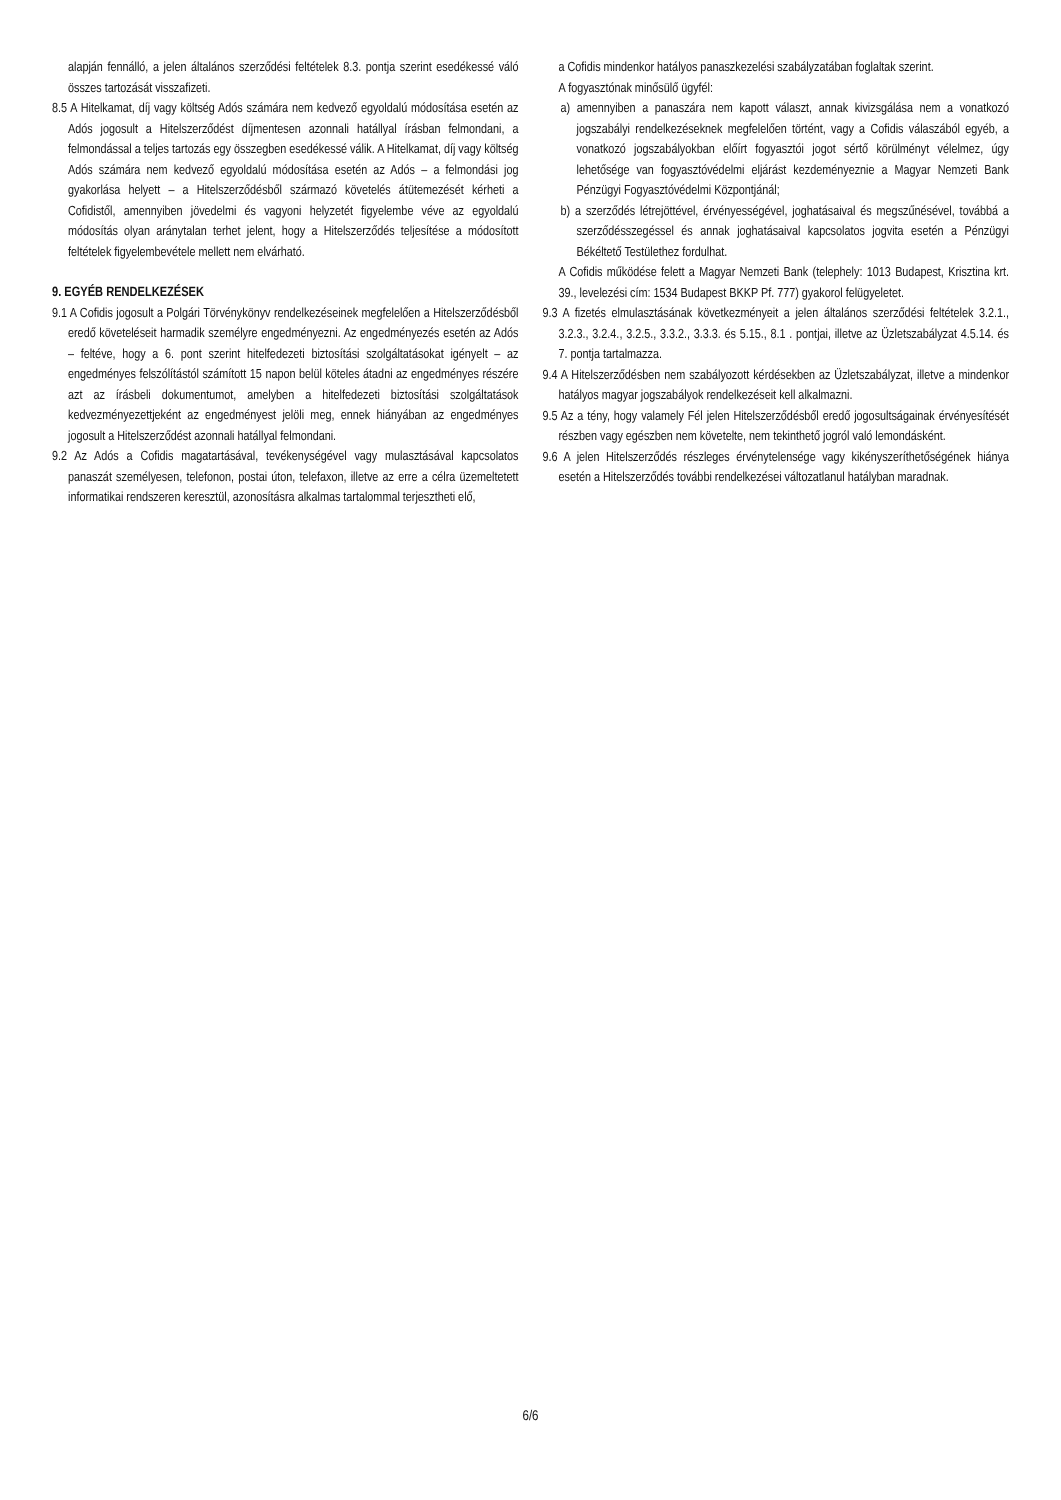alapján fennálló, a jelen általános szerződési feltételek 8.3. pontja szerint esedékessé váló összes tartozását visszafizeti.
8.5 A Hitelkamat, díj vagy költség Adós számára nem kedvező egyoldalú módosítása esetén az Adós jogosult a Hitelszerződést díjmentesen azonnali hatállyal írásban felmondani, a felmondással a teljes tartozás egy összegben esedékessé válik. A Hitelkamat, díj vagy költség Adós számára nem kedvező egyoldalú módosítása esetén az Adós – a felmondási jog gyakorlása helyett – a Hitelszerződésből származó követelés átütemezését kérheti a Cofidistől, amennyiben jövedelmi és vagyoni helyzetét figyelembe véve az egyoldalú módosítás olyan aránytalan terhet jelent, hogy a Hitelszerződés teljesítése a módosított feltételek figyelembevétele mellett nem elvárható.
9. EGYÉB RENDELKEZÉSEK
9.1 A Cofidis jogosult a Polgári Törvénykönyv rendelkezéseinek megfelelően a Hitelszerződésből eredő követeléseit harmadik személyre engedményezni. Az engedményezés esetén az Adós – feltéve, hogy a 6. pont szerint hitelfedezeti biztosítási szolgáltatásokat igényelt – az engedményes felszólítástól számított 15 napon belül köteles átadni az engedményes részére azt az írásbeli dokumentumot, amelyben a hitelfedezeti biztosítási szolgáltatások kedvezményezettjeként az engedményest jelöli meg, ennek hiányában az engedményes jogosult a Hitelszerződést azonnali hatállyal felmondani.
9.2 Az Adós a Cofidis magatartásával, tevékenységével vagy mulasztásával kapcsolatos panaszát személyesen, telefonon, postai úton, telefaxon, illetve az erre a célra üzemeltetett informatikai rendszeren keresztül, azonosításra alkalmas tartalommal terjesztheti elő,
a Cofidis mindenkor hatályos panaszkezelési szabályzatában foglaltak szerint.
A fogyasztónak minősülő ügyfél:
a) amennyiben a panaszára nem kapott választ, annak kivizsgálása nem a vonatkozó jogszabályi rendelkezéseknek megfelelően történt, vagy a Cofidis válaszából egyéb, a vonatkozó jogszabályokban előírt fogyasztói jogot sértő körülményt vélelmez, úgy lehetősége van fogyasztóvédelmi eljárást kezdeményeznie a Magyar Nemzeti Bank Pénzügyi Fogyasztóvédelmi Központjánál;
b) a szerződés létrejöttével, érvényességével, joghatásaival és megszűnésével, továbbá a szerződésszegéssel és annak joghatásaival kapcsolatos jogvita esetén a Pénzügyi Békéltető Testülethez fordulhat.
A Cofidis működése felett a Magyar Nemzeti Bank (telephely: 1013 Budapest, Krisztina krt. 39., levelezési cím: 1534 Budapest BKKP Pf. 777) gyakorol felügyeletet.
9.3 A fizetés elmulasztásának következményeit a jelen általános szerződési feltételek 3.2.1., 3.2.3., 3.2.4., 3.2.5., 3.3.2., 3.3.3. és 5.15., 8.1 . pontjai, illetve az Üzletszabályzat 4.5.14. és 7. pontja tartalmazza.
9.4 A Hitelszerződésben nem szabályozott kérdésekben az Üzletszabályzat, illetve a mindenkor hatályos magyar jogszabályok rendelkezéseit kell alkalmazni.
9.5 Az a tény, hogy valamely Fél jelen Hitelszerződésből eredő jogosultságainak érvényesítését részben vagy egészben nem követelte, nem tekinthető jogról való lemondásként.
9.6 A jelen Hitelszerződés részleges érvénytelensége vagy kikényszeríthetőségének hiánya esetén a Hitelszerződés további rendelkezései változatlanul hatályban maradnak.
6/6